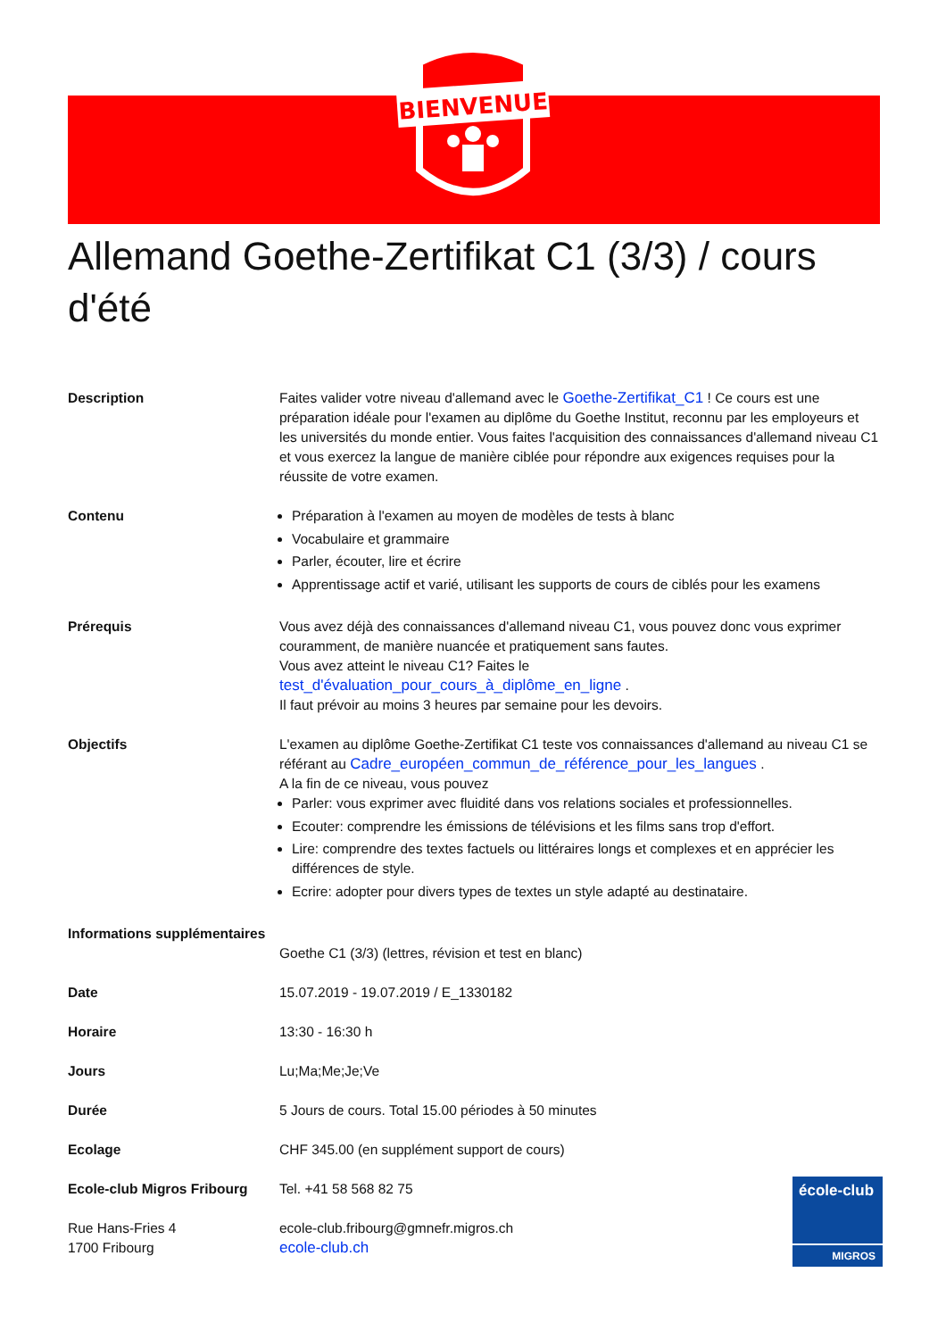BIENVENUE
Allemand Goethe-Zertifikat C1 (3/3) / cours d'été
| Description | Faites valider votre niveau d'allemand avec le Goethe-Zertifikat_C1 ! Ce cours est une préparation idéale pour l'examen au diplôme du Goethe Institut, reconnu par les employeurs et les universités du monde entier. Vous faites l'acquisition des connaissances d'allemand niveau C1 et vous exercez la langue de manière ciblée pour répondre aux exigences requises pour la réussite de votre examen. |
| Contenu | Préparation à l'examen au moyen de modèles de tests à blanc Vocabulaire et grammaire Parler, écouter, lire et écrire Apprentissage actif et varié, utilisant les supports de cours de ciblés pour les examens |
| Prérequis | Vous avez déjà des connaissances d'allemand niveau C1, vous pouvez donc vous exprimer couramment, de manière nuancée et pratiquement sans fautes. Vous avez atteint le niveau C1? Faites le test_d'évaluation_pour_cours_à_diplôme_en_ligne . Il faut prévoir au moins 3 heures par semaine pour les devoirs. |
| Objectifs | L'examen au diplôme Goethe-Zertifikat C1 teste vos connaissances d'allemand au niveau C1 se référant au Cadre_européen_commun_de_référence_pour_les_langues . A la fin de ce niveau, vous pouvez Parler: vous exprimer avec fluidité dans vos relations sociales et professionnelles. Ecouter: comprendre les émissions de télévisions et les films sans trop d'effort. Lire: comprendre des textes factuels ou littéraires longs et complexes et en apprécier les différences de style. Ecrire: adopter pour divers types de textes un style adapté au destinataire. |
| Informations supplémentaires | Goethe C1 (3/3) (lettres, révision et test en blanc) |
| Date | 15.07.2019 - 19.07.2019 / E_1330182 |
| Horaire | 13:30 - 16:30 h |
| Jours | Lu;Ma;Me;Je;Ve |
| Durée | 5 Jours de cours. Total 15.00 périodes à 50 minutes |
| Ecolage | CHF 345.00 (en supplément support de cours) |
| Ecole-club Migros Fribourg | Tel. +41 58 568 82 75 |
| Rue Hans-Fries 4 1700 Fribourg | ecole-club.fribourg@gmnefr.migros.ch ecole-club.ch |
école-club
MIGROS